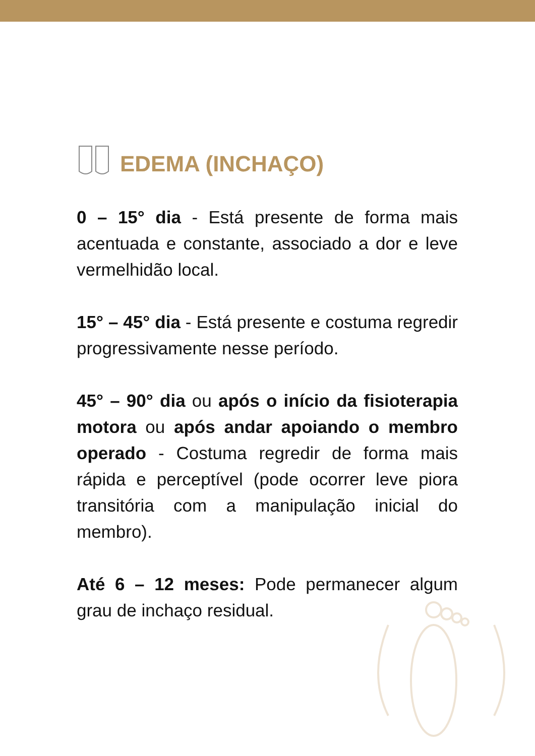EDEMA (INCHAÇO)
0 – 15° dia - Está presente de forma mais acentuada e constante, associado a dor e leve vermelhidão local.
15° – 45° dia - Está presente e costuma regredir progressivamente nesse período.
45° – 90° dia ou após o início da fisioterapia motora ou após andar apoiando o membro operado - Costuma regredir de forma mais rápida e perceptível (pode ocorrer leve piora transitória com a manipulação inicial do membro).
Até 6 – 12 meses: Pode permanecer algum grau de inchaço residual.